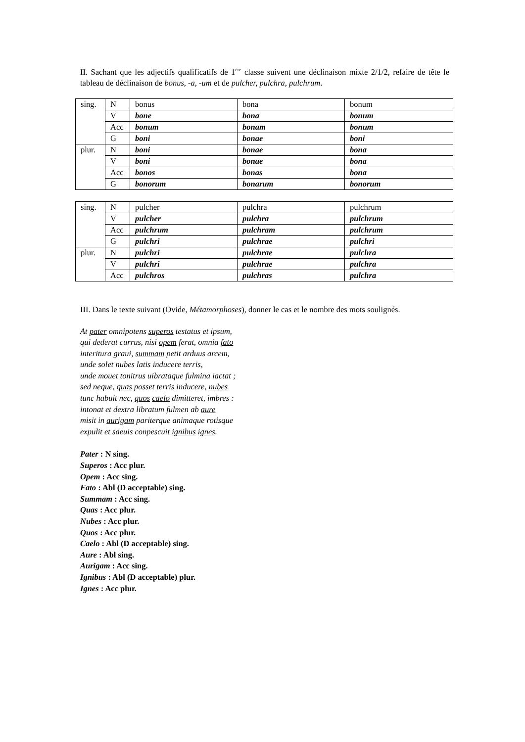II. Sachant que les adjectifs qualificatifs de 1<sup>ère</sup> classe suivent une déclinaison mixte 2/1/2, refaire de tête le tableau de déclinaison de bonus, -a, -um et de pulcher, pulchra, pulchrum.
| sing. | N | bonus | bona | bonum |
| | V | bone | bona | bonum |
| | Acc | bonum | bonam | bonum |
| | G | boni | bonae | boni |
| plur. | N | boni | bonae | bona |
| | V | boni | bonae | bona |
| | Acc | bonos | bonas | bona |
| | G | bonorum | bonarum | bonorum |
| sing. | N | pulcher | pulchra | pulchrum |
| | V | pulcher | pulchra | pulchrum |
| | Acc | pulchrum | pulchram | pulchrum |
| | G | pulchri | pulchrae | pulchri |
| plur. | N | pulchri | pulchrae | pulchra |
| | V | pulchri | pulchrae | pulchra |
| | Acc | pulchros | pulchras | pulchra |
III. Dans le texte suivant (Ovide, Métamorphoses), donner le cas et le nombre des mots soulignés.
At pater omnipotens superos testatus et ipsum,
qui dederat currus, nisi opem ferat, omnia fato
interitura graui, summam petit arduus arcem,
unde solet nubes latis inducere terris,
unde mouet tonitrus uibrataque fulmina iactat ;
sed neque, quas posset terris inducere, nubes
tunc habuit nec, quos caelo dimitteret, imbres :
intonat et dextra libratum fulmen ab aure
misit in aurigam pariterque animaque rotisque
expulit et saeuis conpescuit ignibus ignes.
Pater : N sing.
Superos : Acc plur.
Opem : Acc sing.
Fato : Abl (D acceptable) sing.
Summam : Acc sing.
Quas : Acc plur.
Nubes : Acc plur.
Quos : Acc plur.
Caelo : Abl (D acceptable) sing.
Aure : Abl sing.
Aurigam : Acc sing.
Ignibus : Abl (D acceptable) plur.
Ignes : Acc plur.